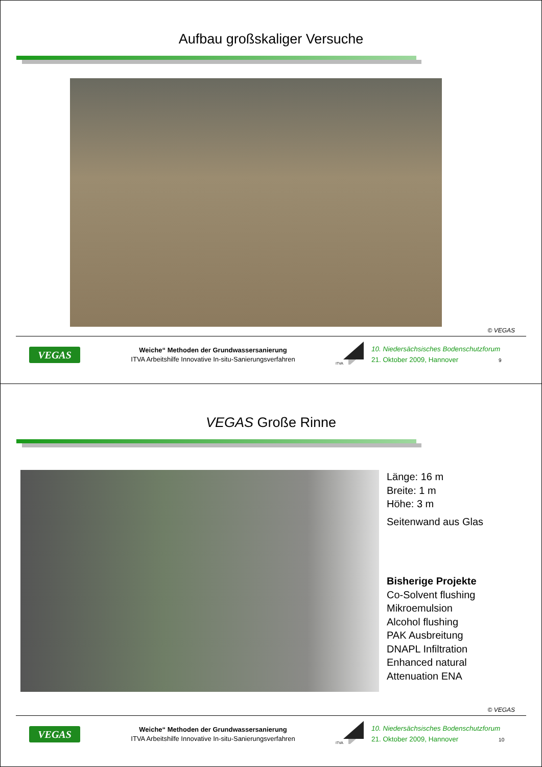Aufbau großskaliger Versuche
© VEGAS
VEGAS
Weiche“ Methoden der Grundwassersanierung
ITVA Arbeitshilfe Innovative In-situ-Sanierungsverfahren
ITVA
10. Niedersächsisches Bodenschutzforum
21. Oktober 2009, Hannover 9
VEGAS Große Rinne
Länge: 16 m
Breite: 1 m
Höhe: 3 m
Seitenwand aus Glas
Bisherige Projekte
Co-Solvent flushing
Mikroemulsion
Alcohol flushing
PAK Ausbreitung
DNAPL Infiltration
Enhanced natural
Attenuation ENA
© VEGAS
VEGAS
Weiche“ Methoden der Grundwassersanierung
ITVA Arbeitshilfe Innovative In-situ-Sanierungsverfahren
ITVA
10. Niedersächsisches Bodenschutzforum
21. Oktober 2009, Hannover 10